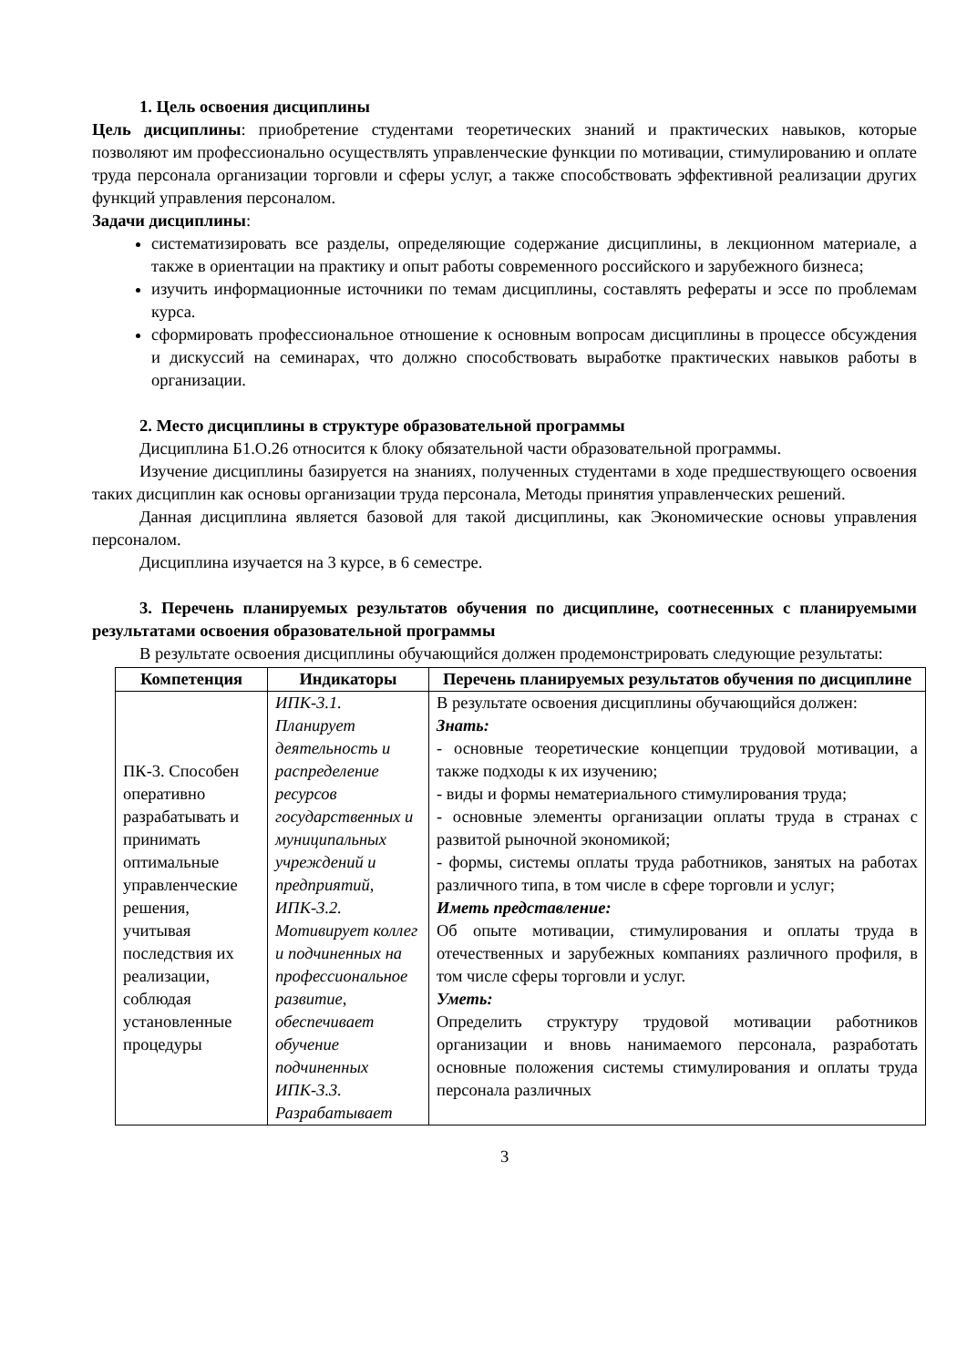1. Цель освоения дисциплины
Цель дисциплины: приобретение студентами теоретических знаний и практических навыков, которые позволяют им профессионально осуществлять управленческие функции по мотивации, стимулированию и оплате труда персонала организации торговли и сферы услуг, а также способствовать эффективной реализации других функций управления персоналом.
Задачи дисциплины:
систематизировать все разделы, определяющие содержание дисциплины, в лекционном материале, а также в ориентации на практику и опыт работы современного российского и зарубежного бизнеса;
изучить информационные источники по темам дисциплины, составлять рефераты и эссе по проблемам курса.
сформировать профессиональное отношение к основным вопросам дисциплины в процессе обсуждения и дискуссий на семинарах, что должно способствовать выработке практических навыков работы в организации.
2. Место дисциплины в структуре образовательной программы
Дисциплина Б1.О.26 относится к блоку обязательной части образовательной программы.
Изучение дисциплины базируется на знаниях, полученных студентами в ходе предшествующего освоения таких дисциплин как основы организации труда персонала, Методы принятия управленческих решений.
Данная дисциплина является базовой для такой дисциплины, как Экономические основы управления персоналом.
Дисциплина изучается на 3 курсе, в 6 семестре.
3. Перечень планируемых результатов обучения по дисциплине, соотнесенных с планируемыми результатами освоения образовательной программы
В результате освоения дисциплины обучающийся должен продемонстрировать следующие результаты:
| Компетенция | Индикаторы | Перечень планируемых результатов обучения по дисциплине |
| --- | --- | --- |
| ПК-3. Способен оперативно разрабатывать и принимать оптимальные управленческие решения, учитывая последствия их реализации, соблюдая установленные процедуры | ИПК-3.1. Планирует деятельность и распределение ресурсов государственных и муниципальных учреждений и предприятий, ИПК-3.2. Мотивирует коллег и подчиненных на профессиональное развитие, обеспечивает обучение подчиненных ИПК-3.3. Разрабатывает | В результате освоения дисциплины обучающийся должен: Знать: - основные теоретические концепции трудовой мотивации, а также подходы к их изучению; - виды и формы нематериального стимулирования труда; - основные элементы организации оплаты труда в странах с развитой рыночной экономикой; - формы, системы оплаты труда работников, занятых на работах различного типа, в том числе в сфере торговли и услуг; Иметь представление: Об опыте мотивации, стимулирования и оплаты труда в отечественных и зарубежных компаниях различного профиля, в том числе сферы торговли и услуг. Уметь: Определить структуру трудовой мотивации работников организации и вновь нанимаемого персонала, разработать основные положения системы стимулирования и оплаты труда персонала различных |
3